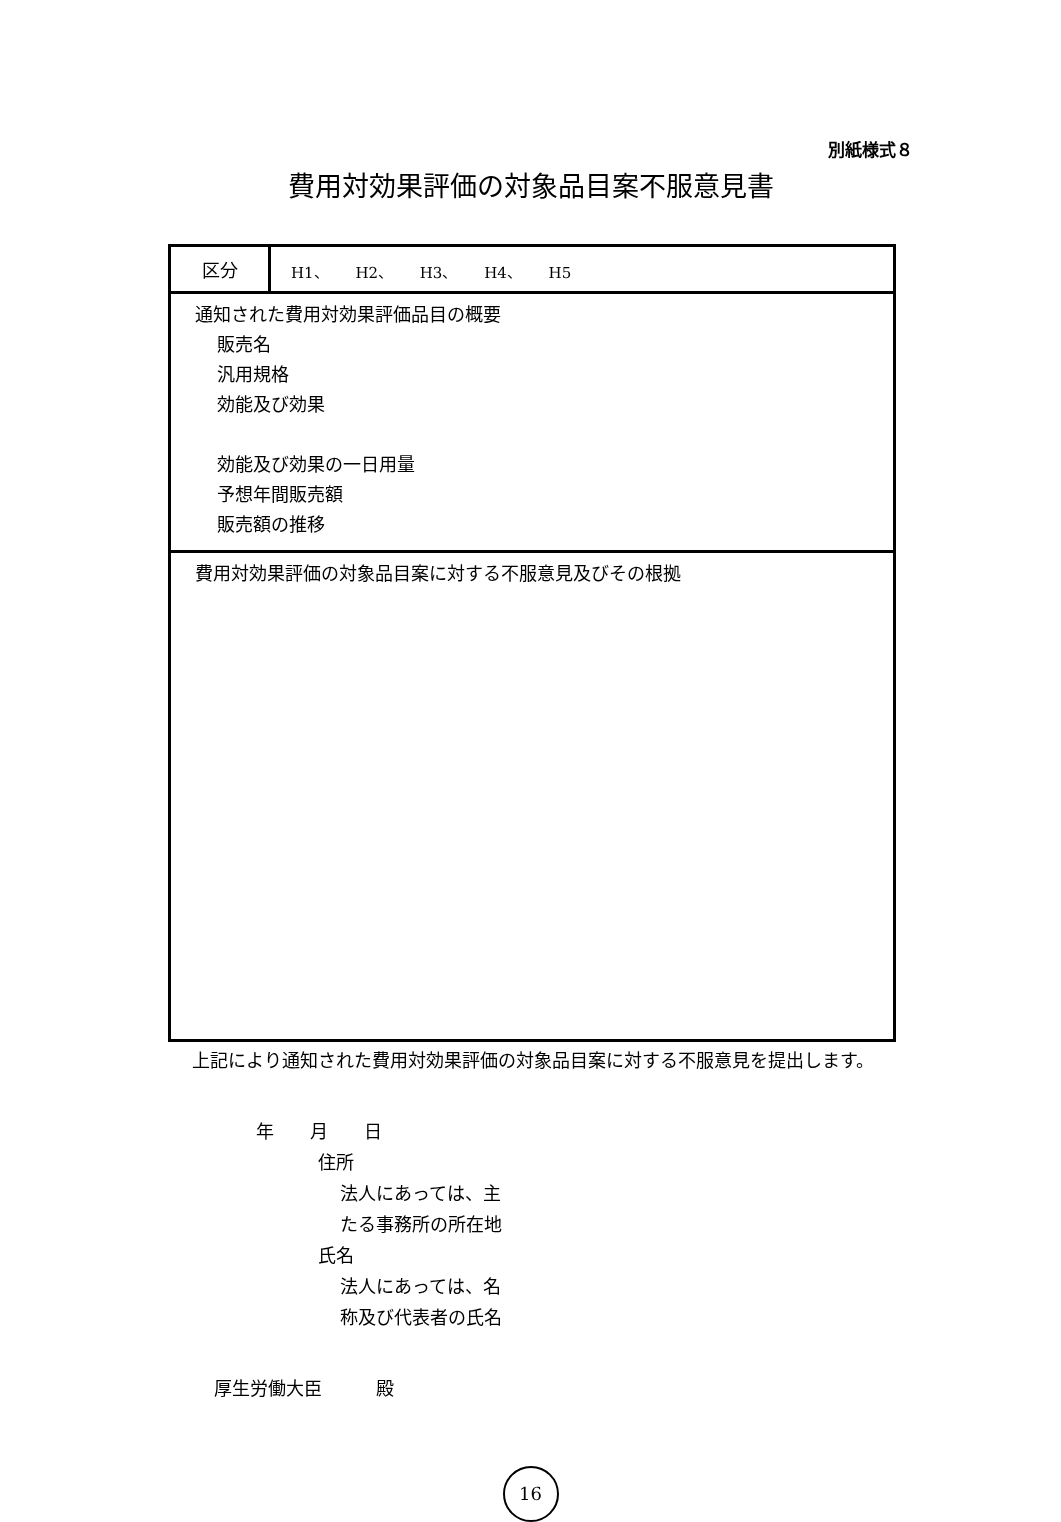別紙様式８
費用対効果評価の対象品目案不服意見書
| 区分 | H1、 H2、 H3、 H4、 H5 |
| 通知された費用対効果評価品目の概要 販売名 汎用規格 効能及び効果 効能及び効果の一日用量 予想年間販売額 販売額の推移 | |
| 費用対効果評価の対象品目案に対する不服意見及びその根拠 | |
　上記により通知された費用対効果評価の対象品目案に対する不服意見を提出します。
年　　月　　日
住所
法人にあっては、主
たる事務所の所在地
氏名
法人にあっては、名
称及び代表者の氏名
厚生労働大臣　　　殿
16